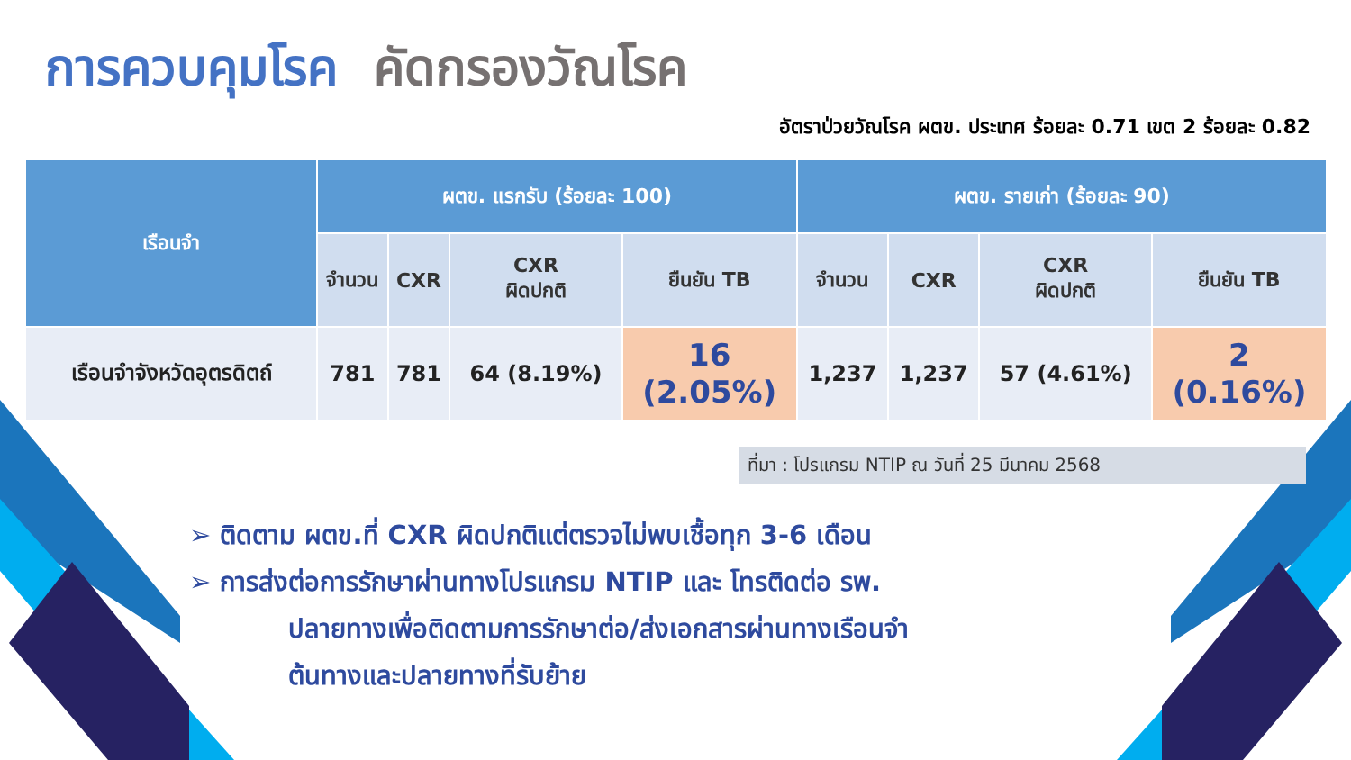การควบคุมโรค คัดกรองวัณโรค
อัตราป่วยวัณโรค ผตข. ประเทศ ร้อยละ 0.71 เขต 2 ร้อยละ 0.82
| เรือนจำ | ผตข. แรกรับ (ร้อยละ 100) | | | | ผตข. รายเก่า (ร้อยละ 90) | | | |
| --- | --- | --- | --- | --- | --- | --- | --- | --- |
| | จำนวน | CXR | CXR ผิดปกติ | ยืนยัน TB | จำนวน | CXR | CXR ผิดปกติ | ยืนยัน TB |
| เรือนจำจังหวัดอุตรดิตถ์ | 781 | 781 | 64 (8.19%) | 16 (2.05%) | 1,237 | 1,237 | 57 (4.61%) | 2 (0.16%) |
ที่มา : โปรแกรม NTIP ณ วันที่ 25 มีนาคม 2568
➢ ติดตาม ผตข.ที่ CXR ผิดปกติแต่ตรวจไม่พบเชื้อทุก 3-6 เดือน
➢ การส่งต่อการรักษาผ่านทางโปรแกรม NTIP และ โทรติดต่อ รพ.
ปลายทางเพื่อติดตามการรักษาต่อ/ส่งเอกสารผ่านทางเรือนจำ
ต้นทางและปลายทางที่รับย้าย